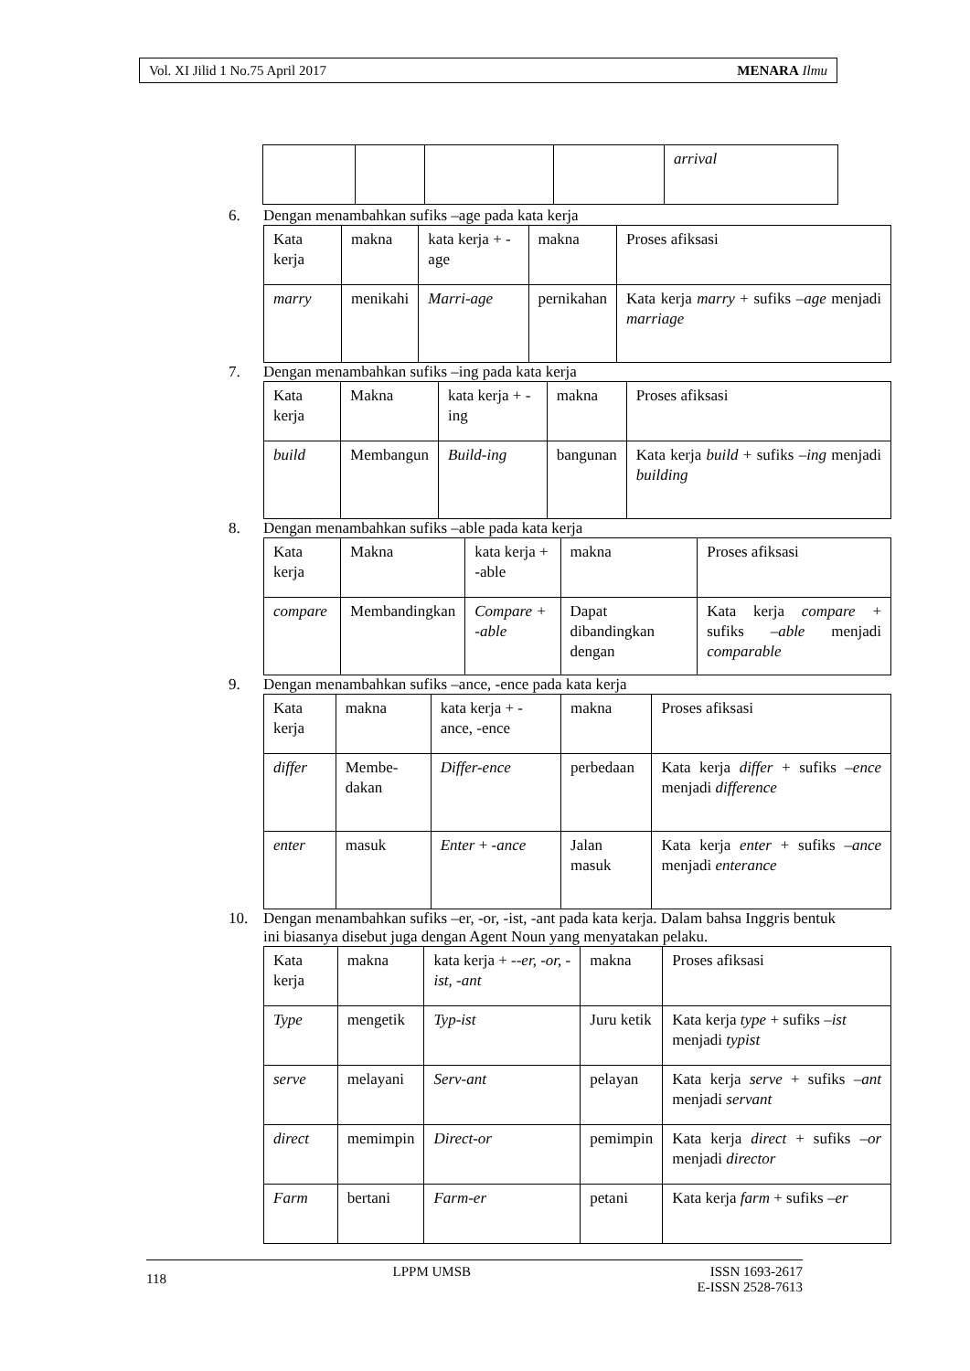Vol. XI Jilid 1 No.75 April 2017 MENARA Ilmu
| | | | | arrival |
6. Dengan menambahkan sufiks –age pada kata kerja
| Kata kerja | makna | kata kerja + -age | makna | Proses afiksasi |
| marry | menikahi | Marri-age | pernikahan | Kata kerja marry + sufiks –age menjadi marriage |
7. Dengan menambahkan sufiks –ing pada kata kerja
| Kata kerja | Makna | kata kerja + -ing | makna | Proses afiksasi |
| build | Membangun | Build-ing | bangunan | Kata kerja build + sufiks –ing menjadi building |
8. Dengan menambahkan sufiks –able pada kata kerja
| Kata kerja | Makna | kata kerja + -able | makna | Proses afiksasi |
| compare | Membandingkan | Compare + -able | Dapat dibandingkan dengan | Kata kerja compare + sufiks –able menjadi comparable |
9. Dengan menambahkan sufiks –ance, -ence pada kata kerja
| Kata kerja | makna | kata kerja + -ance, -ence | makna | Proses afiksasi |
| differ | Membe-dakan | Differ-ence | perbedaan | Kata kerja differ + sufiks –ence menjadi difference |
| enter | masuk | Enter + -ance | Jalan masuk | Kata kerja enter + sufiks –ance menjadi enterance |
10. Dengan menambahkan sufiks –er, -or, -ist, -ant pada kata kerja. Dalam bahsa Inggris bentuk ini biasanya disebut juga dengan Agent Noun yang menyatakan pelaku.
| Kata kerja | makna | kata kerja + -- er, -or, -ist, -ant | makna | Proses afiksasi |
| Type | mengetik | Typ-ist | Juru ketik | Kata kerja type + sufiks –ist menjadi typist |
| serve | melayani | Serv-ant | pelayan | Kata kerja serve + sufiks – ant menjadi servant |
| direct | memimpin | Direct-or | pemimpin | Kata kerja direct + sufiks – or menjadi director |
| Farm | bertani | Farm-er | petani | Kata kerja farm + sufiks –er |
118 LPPM UMSB ISSN 1693-2617
E-ISSN 2528-7613